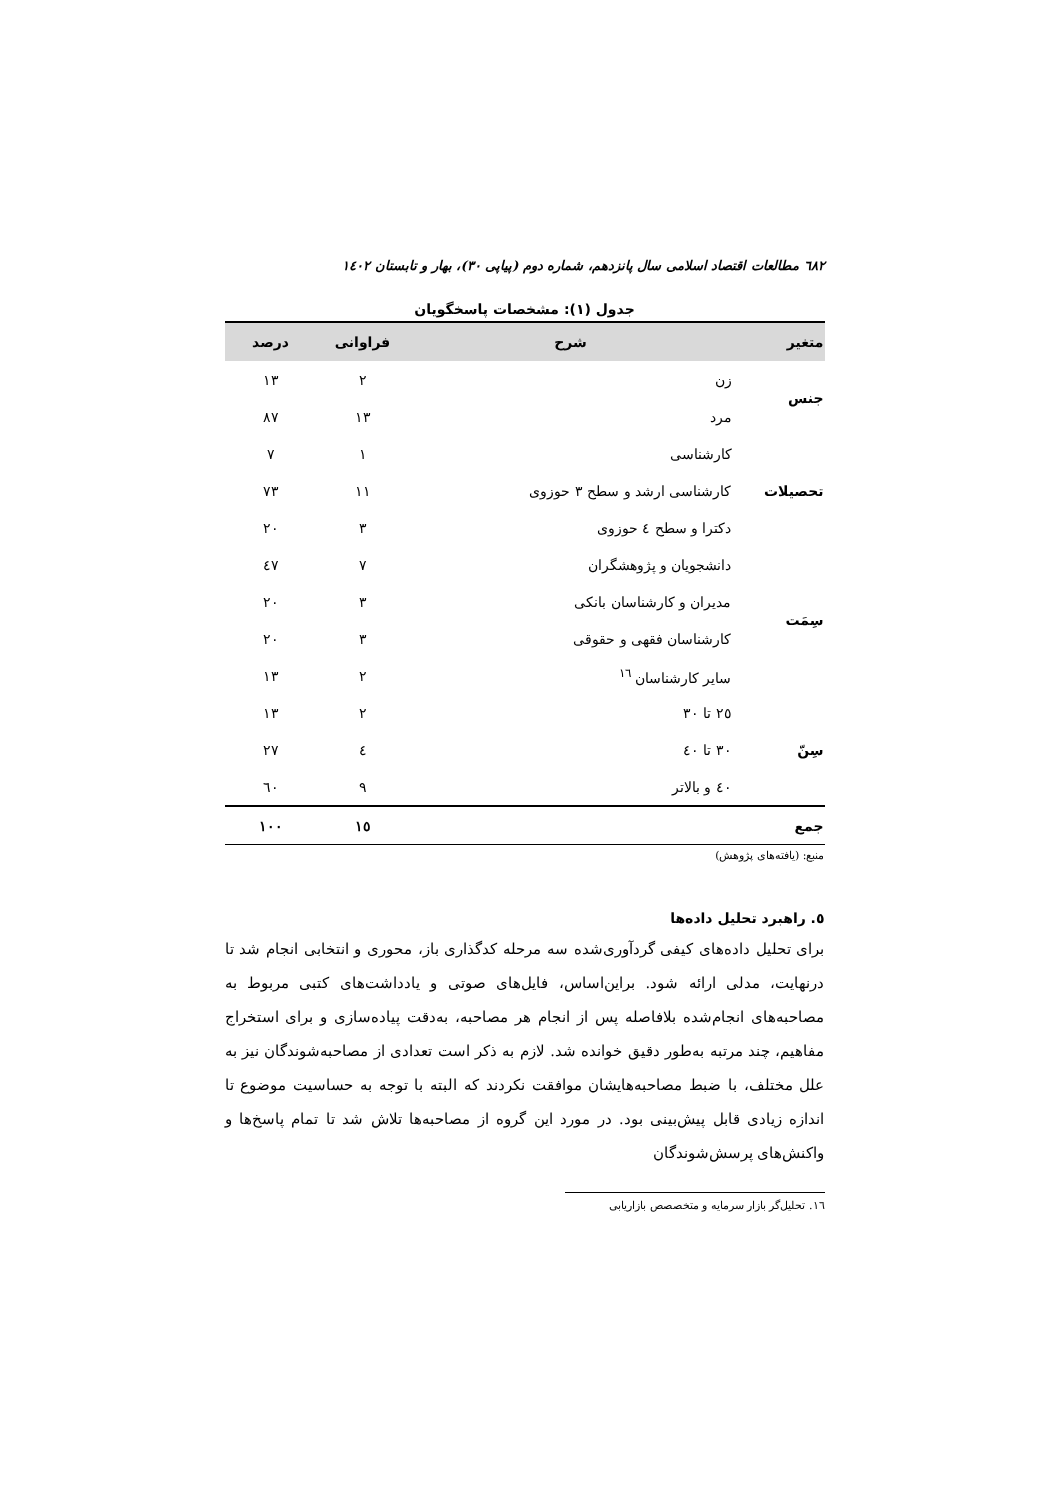٦٨٢ مطالعات اقتصاد اسلامی سال پانزدهم، شماره دوم (پیاپی ٣٠)، بهار و تابستان ١٤٠٢
جدول (١): مشخصات پاسخگویان
| متغیر | شرح | فراوانی | درصد |
| --- | --- | --- | --- |
| جنس | زن | ٢ | ١٣ |
| | مرد | ١٣ | ٨٧ |
| تحصیلات | کارشناسی | ١ | ٧ |
| | کارشناسی ارشد و سطح ٣ حوزوی | ١١ | ٧٣ |
| | دکترا و سطح ٤ حوزوی | ٣ | ٢٠ |
| سِمَت | دانشجویان و پژوهشگران | ٧ | ٤٧ |
| | مدیران و کارشناسان بانکی | ٣ | ٢٠ |
| | کارشناسان فقهی و حقوقی | ٣ | ٢٠ |
| | سایر کارشناسان <sup>١٦</sup> | ٢ | ١٣ |
| سِنّ | ٢٥ تا ٣٠ | ٢ | ١٣ |
| | ٣٠ تا ٤٠ | ٤ | ٢٧ |
| | ٤٠ و بالاتر | ٩ | ٦٠ |
| جمع | | ١٥ | ١٠٠ |
منبع: (یافته‌های پژوهش)
٥. راهبرد تحلیل داده‌ها
برای تحلیل داده‌های کیفی گردآوری‌شده سه مرحله کدگذاری باز، محوری و انتخابی انجام شد تا درنهایت، مدلی ارائه شود. براین‌اساس، فایل‌های صوتی و یادداشت‌های کتبی مربوط به مصاحبه‌های انجام‌شده بلافاصله پس از انجام هر مصاحبه، به‌دقت پیاده‌سازی و برای استخراج مفاهیم، چند مرتبه به‌طور دقیق خوانده شد. لازم به ذکر است تعدادی از مصاحبه‌شوندگان نیز به علل مختلف، با ضبط مصاحبه‌هایشان موافقت نکردند که البته با توجه به حساسیت موضوع تا اندازه زیادی قابل پیش‌بینی بود. در مورد این گروه از مصاحبه‌ها تلاش شد تا تمام پاسخ‌ها و واکنش‌های پرسش‌شوندگان
١٦. تحلیل‌گر بازار سرمایه و متخصصص بازاریابی